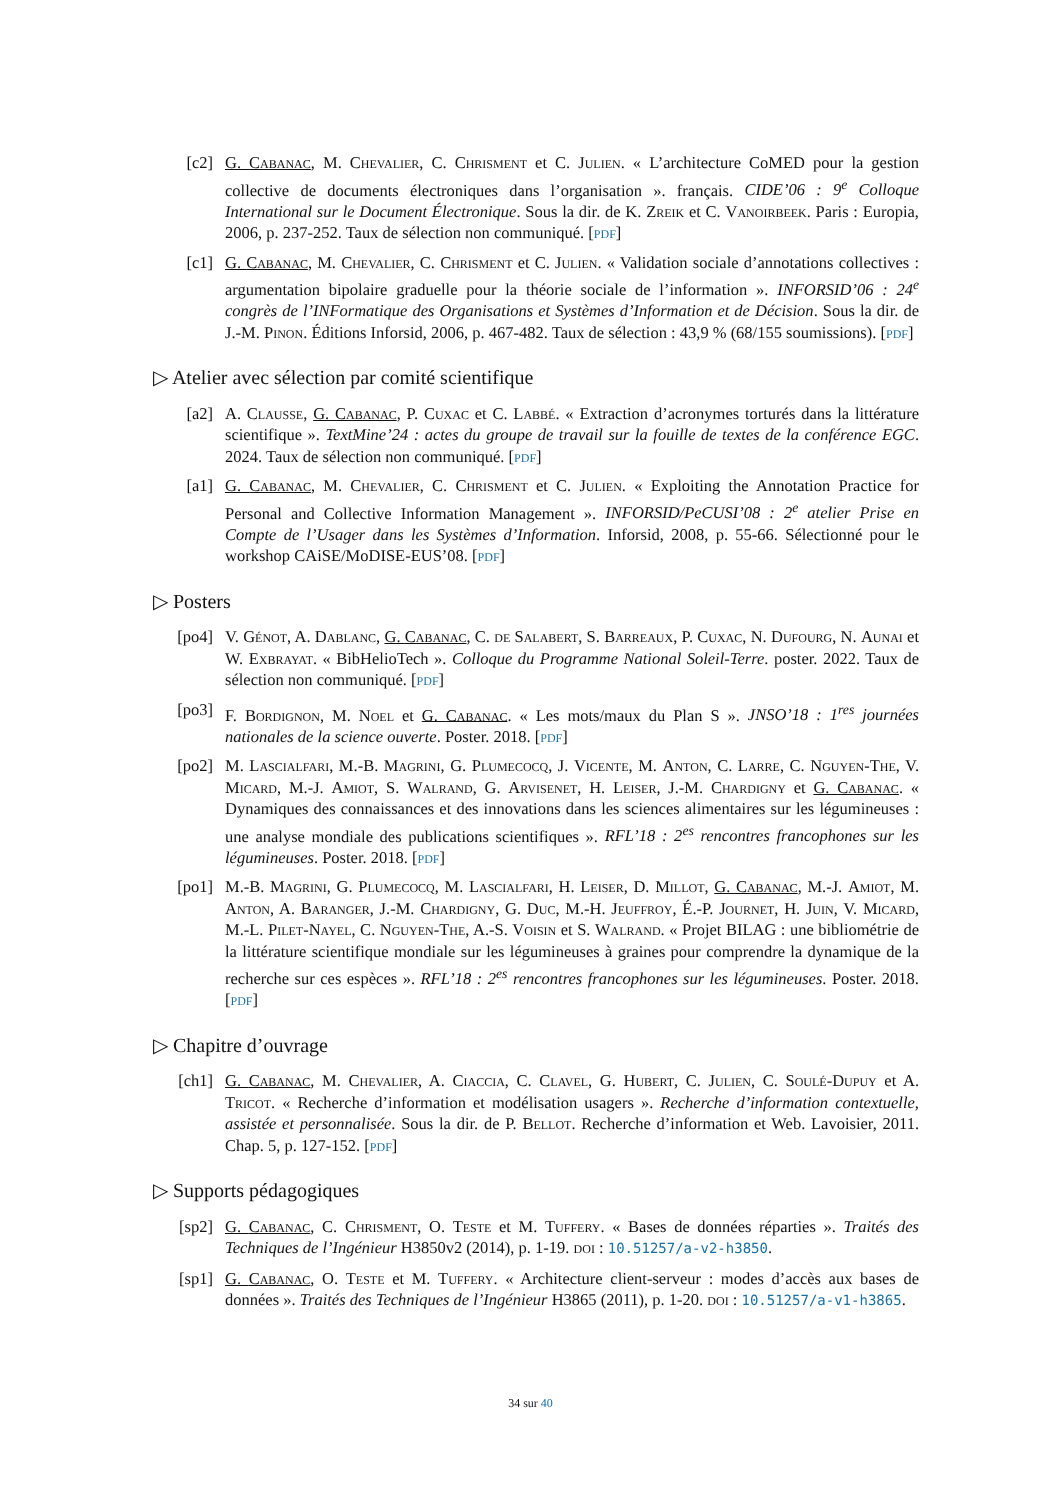[c2] G. Cabanac, M. Chevalier, C. Chrisment et C. Julien. « L’architecture CoMED pour la gestion collective de documents électroniques dans l’organisation ». français. CIDE’06 : 9<sup>e</sup> Colloque International sur le Document Électronique. Sous la dir. de K. Zreik et C. Vanoirbeek. Paris : Europia, 2006, p. 237-252. Taux de sélection non communiqué. [pdf]
[c1] G. Cabanac, M. Chevalier, C. Chrisment et C. Julien. « Validation sociale d’annotations collectives : argumentation bipolaire graduelle pour la théorie sociale de l’information ». INFORSID’06 : 24<sup>e</sup> congrès de l’INFormatique des Organisations et Systèmes d’Information et de Décision. Sous la dir. de J.-M. Pinon. Éditions Inforsid, 2006, p. 467-482. Taux de sélection : 43,9 % (68/155 soumissions). [pdf]
▷ Atelier avec sélection par comité scientifique
[a2] A. Clausse, G. Cabanac, P. Cuxac et C. Labbé. « Extraction d’acronymes torturés dans la littérature scientifique ». TextMine’24 : actes du groupe de travail sur la fouille de textes de la conférence EGC. 2024. Taux de sélection non communiqué. [pdf]
[a1] G. Cabanac, M. Chevalier, C. Chrisment et C. Julien. « Exploiting the Annotation Practice for Personal and Collective Information Management ». INFORSID/PeCUSI’08 : 2<sup>e</sup> atelier Prise en Compte de l’Usager dans les Systèmes d’Information. Inforsid, 2008, p. 55-66. Sélectionné pour le workshop CAiSE/MoDISE-EUS’08. [pdf]
▷ Posters
[po4] V. Génot, A. Dablanc, G. Cabanac, C. de Salabert, S. Barreaux, P. Cuxac, N. Dufourg, N. Aunai et W. Exbrayat. « BibHelioTech ». Colloque du Programme National Soleil-Terre. poster. 2022. Taux de sélection non communiqué. [pdf]
[po3] F. Bordignon, M. Noel et G. Cabanac. « Les mots/maux du Plan S ». JNSO’18 : 1<sup>res</sup> journées nationales de la science ouverte. Poster. 2018. [pdf]
[po2] M. Lascialfari, M.-B. Magrini, G. Plumecocq, J. Vicente, M. Anton, C. Larre, C. Nguyen-The, V. Micard, M.-J. Amiot, S. Walrand, G. Arvisenet, H. Leiser, J.-M. Chardigny et G. Cabanac. « Dynamiques des connaissances et des innovations dans les sciences alimentaires sur les légumineuses : une analyse mondiale des publications scientifiques ». RFL’18 : 2<sup>es</sup> rencontres francophones sur les légumineuses. Poster. 2018. [pdf]
[po1] M.-B. Magrini, G. Plumecocq, M. Lascialfari, H. Leiser, D. Millot, G. Cabanac, M.-J. Amiot, M. Anton, A. Baranger, J.-M. Chardigny, G. Duc, M.-H. Jeuffroy, É.-P. Journet, H. Juin, V. Micard, M.-L. Pilet-Nayel, C. Nguyen-The, A.-S. Voisin et S. Walrand. « Projet BILAG : une bibliométrie de la littérature scientifique mondiale sur les légumineuses à graines pour comprendre la dynamique de la recherche sur ces espèces ». RFL’18 : 2<sup>es</sup> rencontres francophones sur les légumineuses. Poster. 2018. [pdf]
▷ Chapitre d’ouvrage
[ch1] G. Cabanac, M. Chevalier, A. Ciaccia, C. Clavel, G. Hubert, C. Julien, C. Soulé-Dupuy et A. Tricot. « Recherche d’information et modélisation usagers ». Recherche d’information contextuelle, assistée et personnalisée. Sous la dir. de P. Bellot. Recherche d’information et Web. Lavoisier, 2011. Chap. 5, p. 127-152. [pdf]
▷ Supports pédagogiques
[sp2] G. Cabanac, C. Chrisment, O. Teste et M. Tuffery. « Bases de données réparties ». Traités des Techniques de l’Ingénieur H3850v2 (2014), p. 1-19. doi : 10.51257/a-v2-h3850.
[sp1] G. Cabanac, O. Teste et M. Tuffery. « Architecture client-serveur : modes d’accès aux bases de données ». Traités des Techniques de l’Ingénieur H3865 (2011), p. 1-20. doi : 10.51257/a-v1-h3865.
34 sur 40